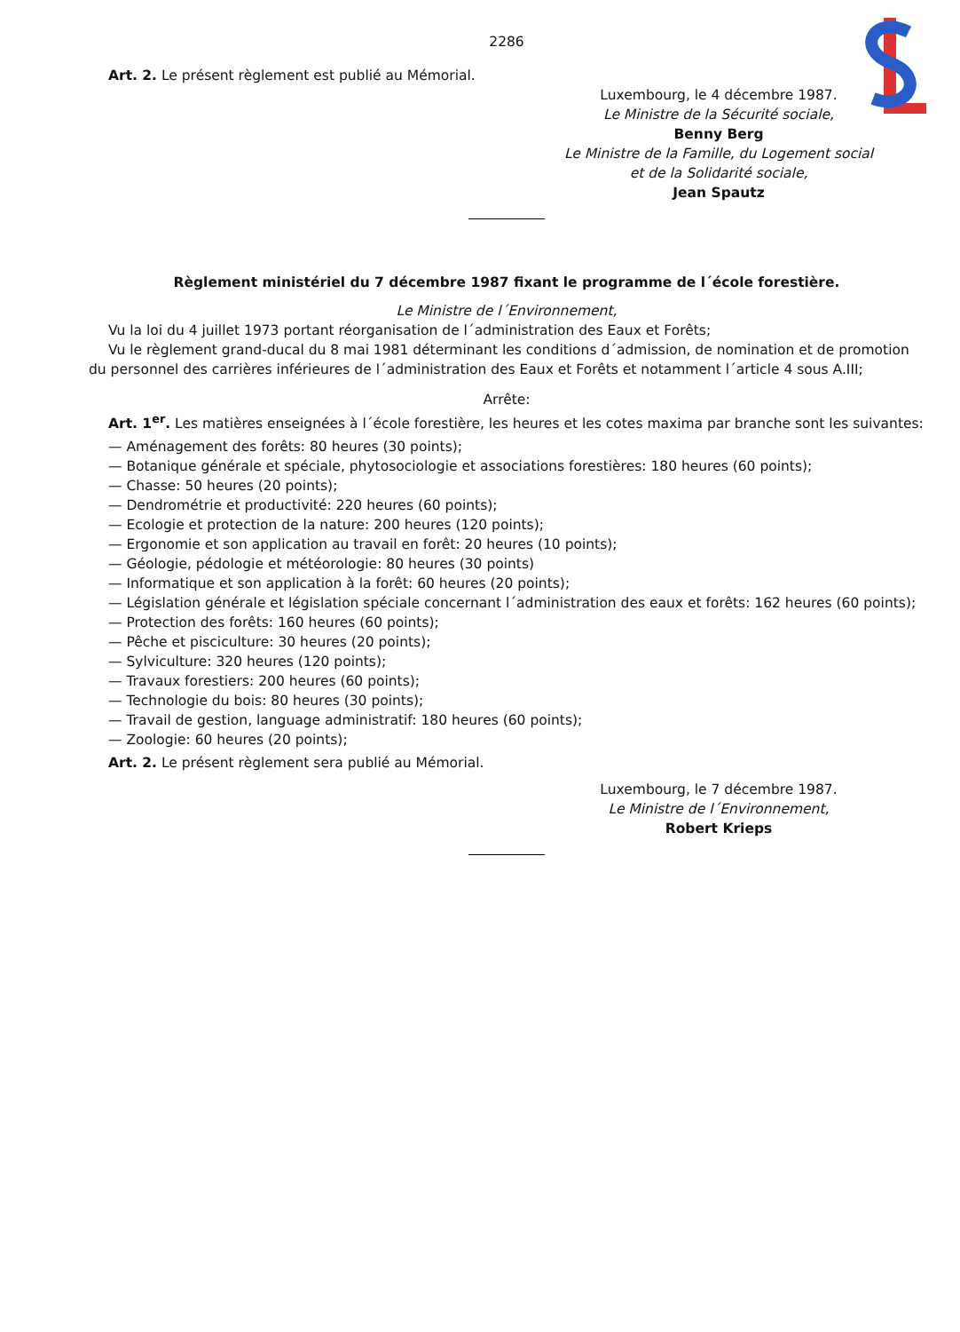2286
Art. 2. Le présent règlement est publié au Mémorial.
Luxembourg, le 4 décembre 1987.
Le Ministre de la Sécurité sociale,
Benny Berg
Le Ministre de la Famille, du Logement social
et de la Solidarité sociale,
Jean Spautz
Règlement ministériel du 7 décembre 1987 fixant le programme de l´école forestière.
Le Ministre de l´Environnement,
Vu la loi du 4 juillet 1973 portant réorganisation de l´administration des Eaux et Forêts;
Vu le règlement grand-ducal du 8 mai 1981 déterminant les conditions d´admission, de nomination et de promotion du personnel des carrières inférieures de l´administration des Eaux et Forêts et notamment l´article 4 sous A.III;
Arrête:
Art. 1<sup>er</sup>. Les matières enseignées à l´école forestière, les heures et les cotes maxima par branche sont les suivantes:
— Aménagement des forêts: 80 heures (30 points);
— Botanique générale et spéciale, phytosociologie et associations forestières: 180 heures (60 points);
— Chasse: 50 heures (20 points);
— Dendrométrie et productivité: 220 heures (60 points);
— Ecologie et protection de la nature: 200 heures (120 points);
— Ergonomie et son application au travail en forêt: 20 heures (10 points);
— Géologie, pédologie et météorologie: 80 heures (30 points)
— Informatique et son application à la forêt: 60 heures (20 points);
— Législation générale et législation spéciale concernant l´administration des eaux et forêts: 162 heures (60 points);
— Protection des forêts: 160 heures (60 points);
— Pêche et pisciculture: 30 heures (20 points);
— Sylviculture: 320 heures (120 points);
— Travaux forestiers: 200 heures (60 points);
— Technologie du bois: 80 heures (30 points);
— Travail de gestion, language administratif: 180 heures (60 points);
— Zoologie: 60 heures (20 points);
Art. 2. Le présent règlement sera publié au Mémorial.
Luxembourg, le 7 décembre 1987.
Le Ministre de l´Environnement,
Robert Krieps